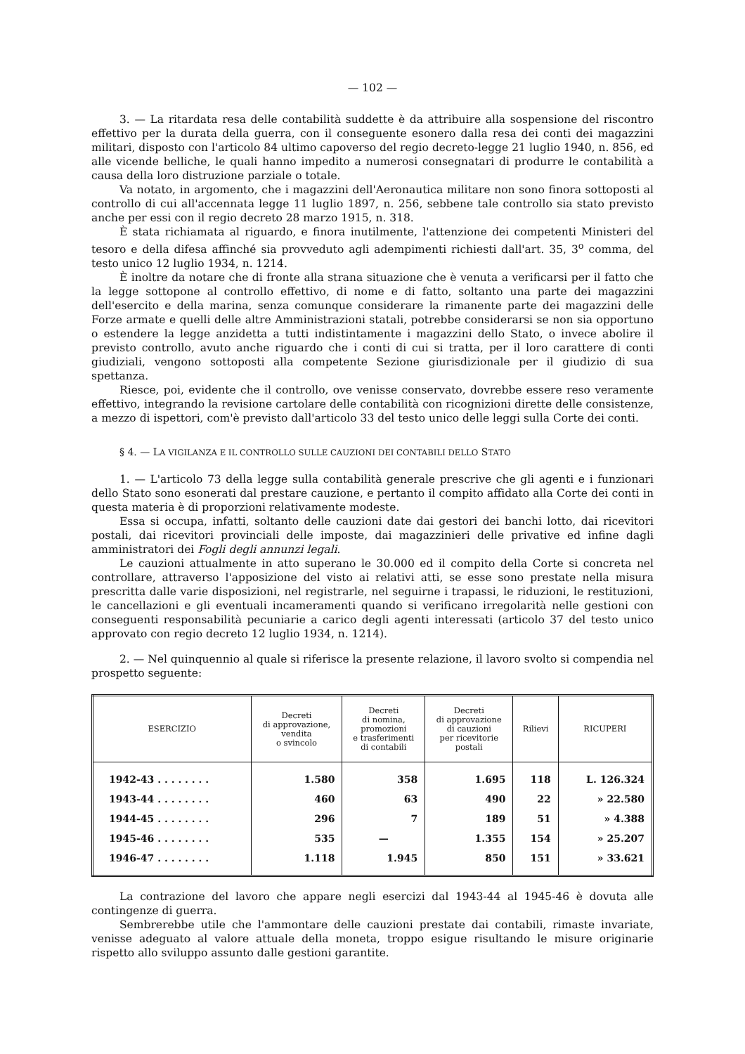— 102 —
3. — La ritardata resa delle contabilità suddette è da attribuire alla sospensione del riscontro effettivo per la durata della guerra, con il conseguente esonero dalla resa dei conti dei magazzini militari, disposto con l'articolo 84 ultimo capoverso del regio decreto-legge 21 luglio 1940, n. 856, ed alle vicende belliche, le quali hanno impedito a numerosi consegnatari di produrre le contabilità a causa della loro distruzione parziale o totale.
Va notato, in argomento, che i magazzini dell'Aeronautica militare non sono finora sottoposti al controllo di cui all'accennata legge 11 luglio 1897, n. 256, sebbene tale controllo sia stato previsto anche per essi con il regio decreto 28 marzo 1915, n. 318.
È stata richiamata al riguardo, e finora inutilmente, l'attenzione dei competenti Ministeri del tesoro e della difesa affinché sia provveduto agli adempimenti richiesti dall'art. 35, 3<sup>o</sup> comma, del testo unico 12 luglio 1934, n. 1214.
È inoltre da notare che di fronte alla strana situazione che è venuta a verificarsi per il fatto che la legge sottopone al controllo effettivo, di nome e di fatto, soltanto una parte dei magazzini dell'esercito e della marina, senza comunque considerare la rimanente parte dei magazzini delle Forze armate e quelli delle altre Amministrazioni statali, potrebbe considerarsi se non sia opportuno o estendere la legge anzidetta a tutti indistintamente i magazzini dello Stato, o invece abolire il previsto controllo, avuto anche riguardo che i conti di cui si tratta, per il loro carattere di conti giudiziali, vengono sottoposti alla competente Sezione giurisdizionale per il giudizio di sua spettanza.
Riesce, poi, evidente che il controllo, ove venisse conservato, dovrebbe essere reso veramente effettivo, integrando la revisione cartolare delle contabilità con ricognizioni dirette delle consistenze, a mezzo di ispettori, com'è previsto dall'articolo 33 del testo unico delle leggi sulla Corte dei conti.
§ 4. — LA VIGILANZA E IL CONTROLLO SULLE CAUZIONI DEI CONTABILI DELLO STATO
1. — L'articolo 73 della legge sulla contabilità generale prescrive che gli agenti e i funzionari dello Stato sono esonerati dal prestare cauzione, e pertanto il compito affidato alla Corte dei conti in questa materia è di proporzioni relativamente modeste.
Essa si occupa, infatti, soltanto delle cauzioni date dai gestori dei banchi lotto, dai ricevitori postali, dai ricevitori provinciali delle imposte, dai magazzinieri delle privative ed infine dagli amministratori dei Fogli degli annunzi legali.
Le cauzioni attualmente in atto superano le 30.000 ed il compito della Corte si concreta nel controllare, attraverso l'apposizione del visto ai relativi atti, se esse sono prestate nella misura prescritta dalle varie disposizioni, nel registrarle, nel seguirne i trapassi, le riduzioni, le restituzioni, le cancellazioni e gli eventuali incameramenti quando si verificano irregolarità nelle gestioni con conseguenti responsabilità pecuniarie a carico degli agenti interessati (articolo 37 del testo unico approvato con regio decreto 12 luglio 1934, n. 1214).
2. — Nel quinquennio al quale si riferisce la presente relazione, il lavoro svolto si compendia nel prospetto seguente:
| ESERCIZIO | Decreti di approvazione, vendita o svincolo | Decreti di nomina, promozioni e trasferimenti di contabili | Decreti di approvazione di cauzioni per ricevitorie postali | Rilievi | RICUPERI |
| --- | --- | --- | --- | --- | --- |
| 1942-43 . . . . . . . . | 1.580 | 358 | 1.695 | 118 | L. 126.324 |
| 1943-44 . . . . . . . . | 460 | 63 | 490 | 22 | » 22.580 |
| 1944-45 . . . . . . . . | 296 | 7 | 189 | 51 | » 4.388 |
| 1945-46 . . . . . . . . | 535 | — | 1.355 | 154 | » 25.207 |
| 1946-47 . . . . . . . . | 1.118 | 1.945 | 850 | 151 | » 33.621 |
La contrazione del lavoro che appare negli esercizi dal 1943-44 al 1945-46 è dovuta alle contingenze di guerra.
Sembrerebbe utile che l'ammontare delle cauzioni prestate dai contabili, rimaste invariate, venisse adeguato al valore attuale della moneta, troppo esigue risultando le misure originarie rispetto allo sviluppo assunto dalle gestioni garantite.